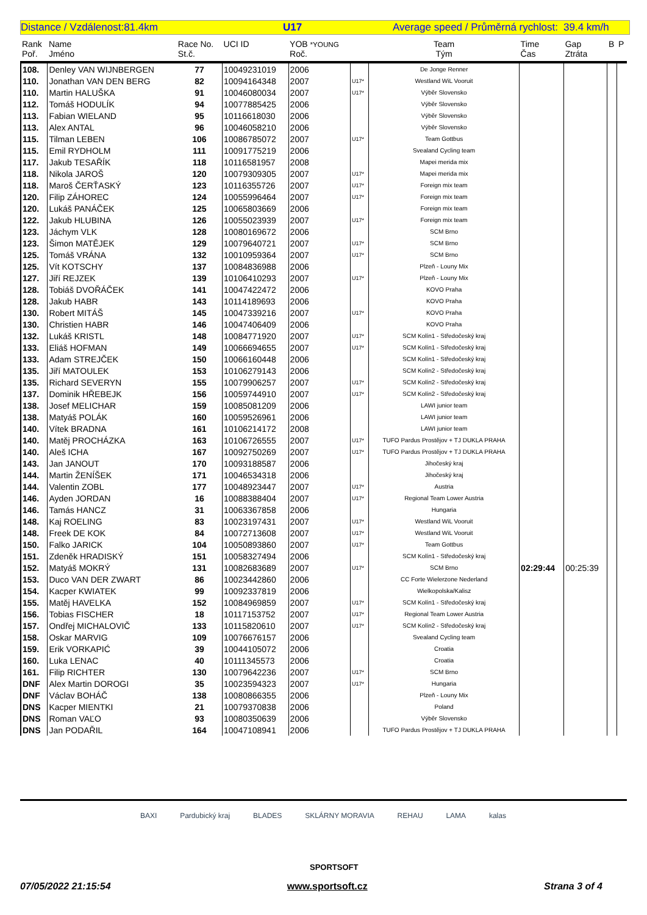Distance / Vzdálenost:81.4km U17 Average speed / Průměrná rychlost: 39.4 km/h
| Rank Poř. | Name Jméno | Race No. St.č. | UCI ID | YOB *YOUNG Roč. | | Team Tým | Time Čas | Gap Ztráta | B | P |
| --- | --- | --- | --- | --- | --- | --- | --- | --- | --- | --- |
| 108. | Denley VAN WIJNBERGEN | 77 | 10049231019 | 2006 | | De Jonge Renner | | | | |
| 110. | Jonathan VAN DEN BERG | 82 | 10094164348 | 2007 | U17* | Westland WiL Vooruit | | | | |
| 110. | Martin HALUŠKA | 91 | 10046080034 | 2007 | U17* | Výběr Slovensko | | | | |
| 112. | Tomáš HODULÍK | 94 | 10077885425 | 2006 | | Výběr Slovensko | | | | |
| 113. | Fabian WIELAND | 95 | 10116618030 | 2006 | | Výběr Slovensko | | | | |
| 113. | Alex ANTAL | 96 | 10046058210 | 2006 | | Výběr Slovensko | | | | |
| 115. | Tilman LEBEN | 106 | 10086785072 | 2007 | U17* | Team Gottbus | | | | |
| 115. | Emil RYDHOLM | 111 | 10091775219 | 2006 | | Svealand Cycling team | | | | |
| 117. | Jakub TESAŘÍK | 118 | 10116581957 | 2008 | | Mapei merida mix | | | | |
| 118. | Nikola JAROŠ | 120 | 10079309305 | 2007 | U17* | Mapei merida mix | | | | |
| 118. | Maroš ČERŤASKÝ | 123 | 10116355726 | 2007 | U17* | Foreign mix team | | | | |
| 120. | Filip ZÁHOREC | 124 | 10055996464 | 2007 | U17* | Foreign mix team | | | | |
| 120. | Lukáš PANÁČEK | 125 | 10065803669 | 2006 | | Foreign mix team | | | | |
| 122. | Jakub HLUBINA | 126 | 10055023939 | 2007 | U17* | Foreign mix team | | | | |
| 123. | Jáchym VLK | 128 | 10080169672 | 2006 | | SCM Brno | | | | |
| 123. | Šimon MATĚJEK | 129 | 10079640721 | 2007 | U17* | SCM Brno | | | | |
| 125. | Tomáš VRÁNA | 132 | 10010959364 | 2007 | U17* | SCM Brno | | | | |
| 125. | Vít KOTSCHY | 137 | 10084836988 | 2006 | | Plzeň - Louny Mix | | | | |
| 127. | Jiří REJZEK | 139 | 10106410293 | 2007 | U17* | Plzeň - Louny Mix | | | | |
| 128. | Tobiáš DVOŘÁČEK | 141 | 10047422472 | 2006 | | KOVO Praha | | | | |
| 128. | Jakub HABR | 143 | 10114189693 | 2006 | | KOVO Praha | | | | |
| 130. | Robert MITÁŠ | 145 | 10047339216 | 2007 | U17* | KOVO Praha | | | | |
| 130. | Christien HABR | 146 | 10047406409 | 2006 | | KOVO Praha | | | | |
| 132. | Lukáš KRISTL | 148 | 10084771920 | 2007 | U17* | SCM Kolín1 - Středočeský kraj | | | | |
| 133. | Eliáš HOFMAN | 149 | 10066694655 | 2007 | U17* | SCM Kolín1 - Středočeský kraj | | | | |
| 133. | Adam STREJČEK | 150 | 10066160448 | 2006 | | SCM Kolín1 - Středočeský kraj | | | | |
| 135. | Jiří MATOULEK | 153 | 10106279143 | 2006 | | SCM Kolín2 - Středočeský kraj | | | | |
| 135. | Richard SEVERYN | 155 | 10079906257 | 2007 | U17* | SCM Kolín2 - Středočeský kraj | | | | |
| 137. | Dominik HŘEBEJK | 156 | 10059744910 | 2007 | U17* | SCM Kolín2 - Středočeský kraj | | | | |
| 138. | Josef MELICHAR | 159 | 10085081209 | 2006 | | LAWI junior team | | | | |
| 138. | Matyáš POLÁK | 160 | 10059526961 | 2006 | | LAWI junior team | | | | |
| 140. | Vítek BRADNA | 161 | 10106214172 | 2008 | | LAWI junior team | | | | |
| 140. | Matěj PROCHÁZKA | 163 | 10106726555 | 2007 | U17* | TUFO Pardus Prostějov + TJ DUKLA PRAHA | | | | |
| 140. | Aleš ICHA | 167 | 10092750269 | 2007 | U17* | TUFO Pardus Prostějov + TJ DUKLA PRAHA | | | | |
| 143. | Jan JANOUT | 170 | 10093188587 | 2006 | | Jihočeský kraj | | | | |
| 144. | Martin ŽENÍŠEK | 171 | 10046534318 | 2006 | | Jihočeský kraj | | | | |
| 144. | Valentin ZOBL | 177 | 10048923447 | 2007 | U17* | Austria | | | | |
| 146. | Ayden JORDAN | 16 | 10088388404 | 2007 | U17* | Regional Team Lower Austria | | | | |
| 146. | Tamás HANCZ | 31 | 10063367858 | 2006 | | Hungaria | | | | |
| 148. | Kaj ROELING | 83 | 10023197431 | 2007 | U17* | Westland WiL Vooruit | | | | |
| 148. | Freek DE KOK | 84 | 10072713608 | 2007 | U17* | Westland WiL Vooruit | | | | |
| 150. | Falko JARICK | 104 | 10050893860 | 2007 | U17* | Team Gottbus | | | | |
| 151. | Zdeněk HRADISKÝ | 151 | 10058327494 | 2006 | | SCM Kolín1 - Středočeský kraj | | | | |
| 152. | Matyáš MOKRÝ | 131 | 10082683689 | 2007 | U17* | SCM Brno | 02:29:44 | 00:25:39 | | |
| 153. | Duco VAN DER ZWART | 86 | 10023442860 | 2006 | | CC Forte Wielerzone Nederland | | | | |
| 154. | Kacper KWIATEK | 99 | 10092337819 | 2006 | | Wielkopolska/Kalisz | | | | |
| 155. | Matěj HAVELKA | 152 | 10084969859 | 2007 | U17* | SCM Kolín1 - Středočeský kraj | | | | |
| 156. | Tobias FISCHER | 18 | 10117153752 | 2007 | U17* | Regional Team Lower Austria | | | | |
| 157. | Ondřej MICHALOVIČ | 133 | 10115820610 | 2007 | U17* | SCM Kolín2 - Středočeský kraj | | | | |
| 158. | Oskar MARVIG | 109 | 10076676157 | 2006 | | Svealand Cycling team | | | | |
| 159. | Erik VORKAPIĆ | 39 | 10044105072 | 2006 | | Croatia | | | | |
| 160. | Luka LENAC | 40 | 10111345573 | 2006 | | Croatia | | | | |
| 161. | Filip RICHTER | 130 | 10079642236 | 2007 | U17* | SCM Brno | | | | |
| DNF | Alex Martin DOROGI | 35 | 10023594323 | 2007 | U17* | Hungaria | | | | |
| DNF | Václav BOHÁČ | 138 | 10080866355 | 2006 | | Plzeň - Louny Mix | | | | |
| DNS | Kacper MIENTKI | 21 | 10079370838 | 2006 | | Poland | | | | |
| DNS | Roman VAĽO | 93 | 10080350639 | 2006 | | Výběr Slovensko | | | | |
| DNS | Jan PODAŘIL | 164 | 10047108941 | 2006 | | TUFO Pardus Prostějov + TJ DUKLA PRAHA | | | | |
BAXI Pardubický kraj BLADES SKLÁRNY MORAVIA REHAU LAMA kalas
SPORTSOFT
07/05/2022 21:15:54 www.sportsoft.cz Strana 3 of 4